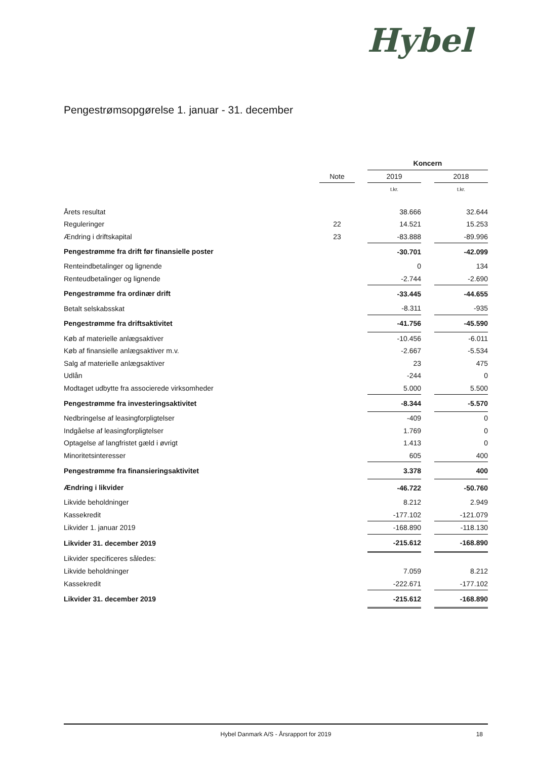Hybel
Pengestrømsopgørelse 1. januar - 31. december
| | | | Koncern | | |
| | Note | | 2019 | | 2018 |
| | | | t.kr. | | t.kr. |
| Årets resultat | | | 38.666 | | 32.644 |
| Reguleringer | 22 | | 14.521 | | 15.253 |
| Ændring i driftskapital | 23 | | -83.888 | | -89.996 |
| Pengestrømme fra drift før finansielle poster | | | -30.701 | | -42.099 |
| Renteindbetalinger og lignende | | | 0 | | 134 |
| Renteudbetalinger og lignende | | | -2.744 | | -2.690 |
| Pengestrømme fra ordinær drift | | | -33.445 | | -44.655 |
| Betalt selskabsskat | | | -8.311 | | -935 |
| Pengestrømme fra driftsaktivitet | | | -41.756 | | -45.590 |
| Køb af materielle anlægsaktiver | | | -10.456 | | -6.011 |
| Køb af finansielle anlægsaktiver m.v. | | | -2.667 | | -5.534 |
| Salg af materielle anlægsaktiver | | | 23 | | 475 |
| Udlån | | | -244 | | 0 |
| Modtaget udbytte fra associerede virksomheder | | | 5.000 | | 5.500 |
| Pengestrømme fra investeringsaktivitet | | | -8.344 | | -5.570 |
| Nedbringelse af leasingforpligtelser | | | -409 | | 0 |
| Indgåelse af leasingforpligtelser | | | 1.769 | | 0 |
| Optagelse af langfristet gæld i øvrigt | | | 1.413 | | 0 |
| Minoritetsinteresser | | | 605 | | 400 |
| Pengestrømme fra finansieringsaktivitet | | | 3.378 | | 400 |
| Ændring i likvider | | | -46.722 | | -50.760 |
| Likvide beholdninger | | | 8.212 | | 2.949 |
| Kassekredit | | | -177.102 | | -121.079 |
| Likvider 1. januar 2019 | | | -168.890 | | -118.130 |
| Likvider 31. december 2019 | | | -215.612 | | -168.890 |
| Likvider specificeres således: | | | | | |
| Likvide beholdninger | | | 7.059 | | 8.212 |
| Kassekredit | | | -222.671 | | -177.102 |
| Likvider 31. december 2019 | | | -215.612 | | -168.890 |
Hybel Danmark A/S - Årsrapport for 2019 18